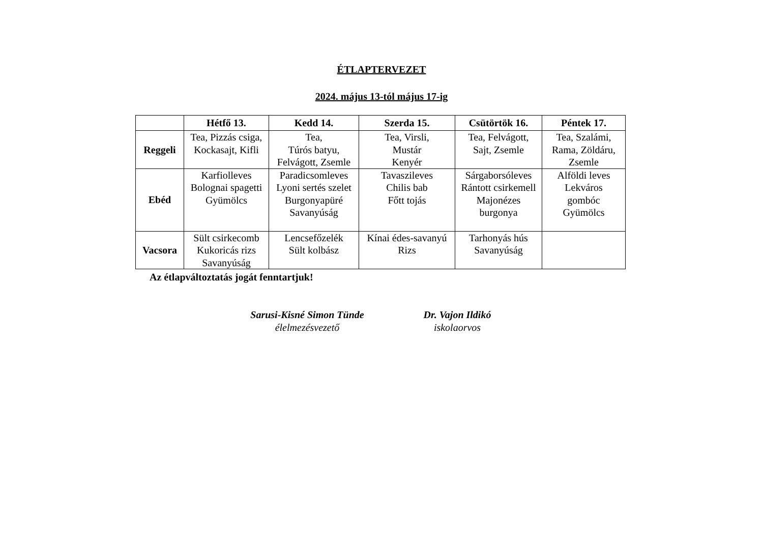ÉTLAPTERVEZET
2024. május 13-tól május 17-ig
| | Hétfő 13. | Kedd 14. | Szerda 15. | Csütörtök 16. | Péntek 17. |
| --- | --- | --- | --- | --- | --- |
| Reggeli | Tea, Pizzás csiga, Kockasajt, Kifli | Tea, Túrós batyu, Felvágott, Zsemle | Tea, Virsli, Mustár Kenyér | Tea, Felvágott, Sajt, Zsemle | Tea, Szalámi, Rama, Zöldáru, Zsemle |
| Ebéd | Karfiolleves Bolognai spagetti Gyümölcs | Paradicsomleves Lyoni sertés szelet Burgonyapüré Savanyúság | Tavaszileves Chilis bab Főtt tojás | Sárgaborsóleves Rántott csirkemell Majonézes burgonya | Alföldi leves Lekváros gombóc Gyümölcs |
| Vacsora | Sült csirkecomb Kukoricás rizs Savanyúság | Lencsefőzelék Sült kolbász | Kínai édes-savanyú Rizs | Tarhonyás hús Savanyúság | |
Az étlapváltoztatás jogát fenntartjuk!
Sarusi-Kisné Simon Tünde
élelmezésvezető
Dr. Vajon Ildikó
iskolaorvos